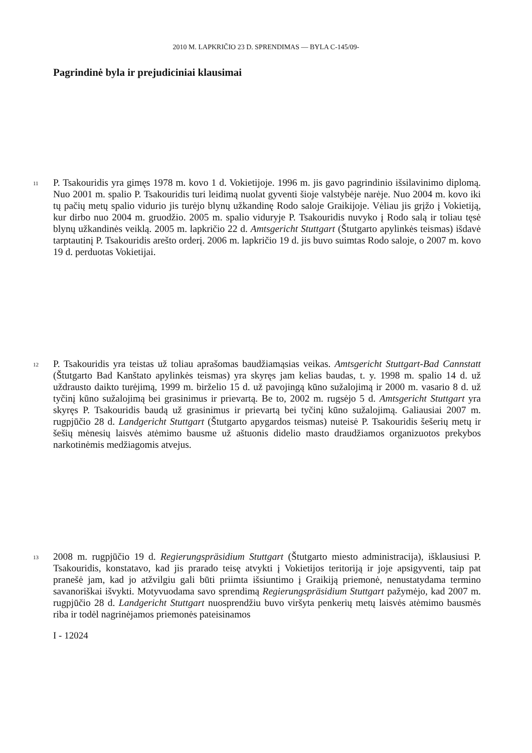2010 M. LAPKRIČIO 23 D. SPRENDIMAS — BYLA C-145/09-
Pagrindinė byla ir prejudiciniai klausimai
11
P. Tsakouridis yra gimęs 1978 m. kovo 1 d. Vokietijoje. 1996 m. jis gavo pagrindinio išsilavinimo diplomą. Nuo 2001 m. spalio P. Tsakouridis turi leidimą nuolat gyventi šioje valstybėje narėje. Nuo 2004 m. kovo iki tų pačių metų spalio vidurio jis turėjo blynų užkandinę Rodo saloje Graikijoje. Vėliau jis grįžo į Vokietiją, kur dirbo nuo 2004 m. gruodžio. 2005 m. spalio viduryje P. Tsakouridis nuvyko į Rodo salą ir toliau tęsė blynų užkandinės veiklą. 2005 m. lapkričio 22 d. Amtsgericht Stuttgart (Štutgarto apylinkės teismas) išdavė tarptautinį P. Tsakouridis arešto orderį. 2006 m. lapkričio 19 d. jis buvo suimtas Rodo saloje, o 2007 m. kovo 19 d. perduotas Vokietijai.
12
P. Tsakouridis yra teistas už toliau aprašomas baudžiamąsias veikas. Amtsgericht Stuttgart-Bad Cannstatt (Štutgarto Bad Kanštato apylinkės teismas) yra skyręs jam kelias baudas, t. y. 1998 m. spalio 14 d. už uždrausto daikto turėjimą, 1999 m. birželio 15 d. už pavojingą kūno sužalojimą ir 2000 m. vasario 8 d. už tyčinį kūno sužalojimą bei grasinimus ir prievartą. Be to, 2002 m. rugsėjo 5 d. Amtsgericht Stuttgart yra skyręs P. Tsakouridis baudą už grasinimus ir prievartą bei tyčinį kūno sužalojimą. Galiausiai 2007 m. rugpjūčio 28 d. Landgericht Stuttgart (Štutgarto apygardos teismas) nuteisė P. Tsakouridis šešerių metų ir šešių mėnesių laisvės atėmimo bausme už aštuonis didelio masto draudžiamos organizuotos prekybos narkotinėmis medžiagomis atvejus.
13
2008 m. rugpjūčio 19 d. Regierungspräsidium Stuttgart (Štutgarto miesto administracija), išklausiusi P. Tsakouridis, konstatavo, kad jis prarado teisę atvykti į Vokietijos teritoriją ir joje apsigyventi, taip pat pranešė jam, kad jo atžvilgiu gali būti priimta išsiuntimo į Graikiją priemonė, nenustatydama termino savanoriškai išvykti. Motyvuodama savo sprendimą Regierungspräsidium Stuttgart pažymėjo, kad 2007 m. rugpjūčio 28 d. Landgericht Stuttgart nuosprendžiu buvo viršyta penkerių metų laisvės atėmimo bausmės riba ir todėl nagrinėjamos priemonės pateisinamos
I - 12024